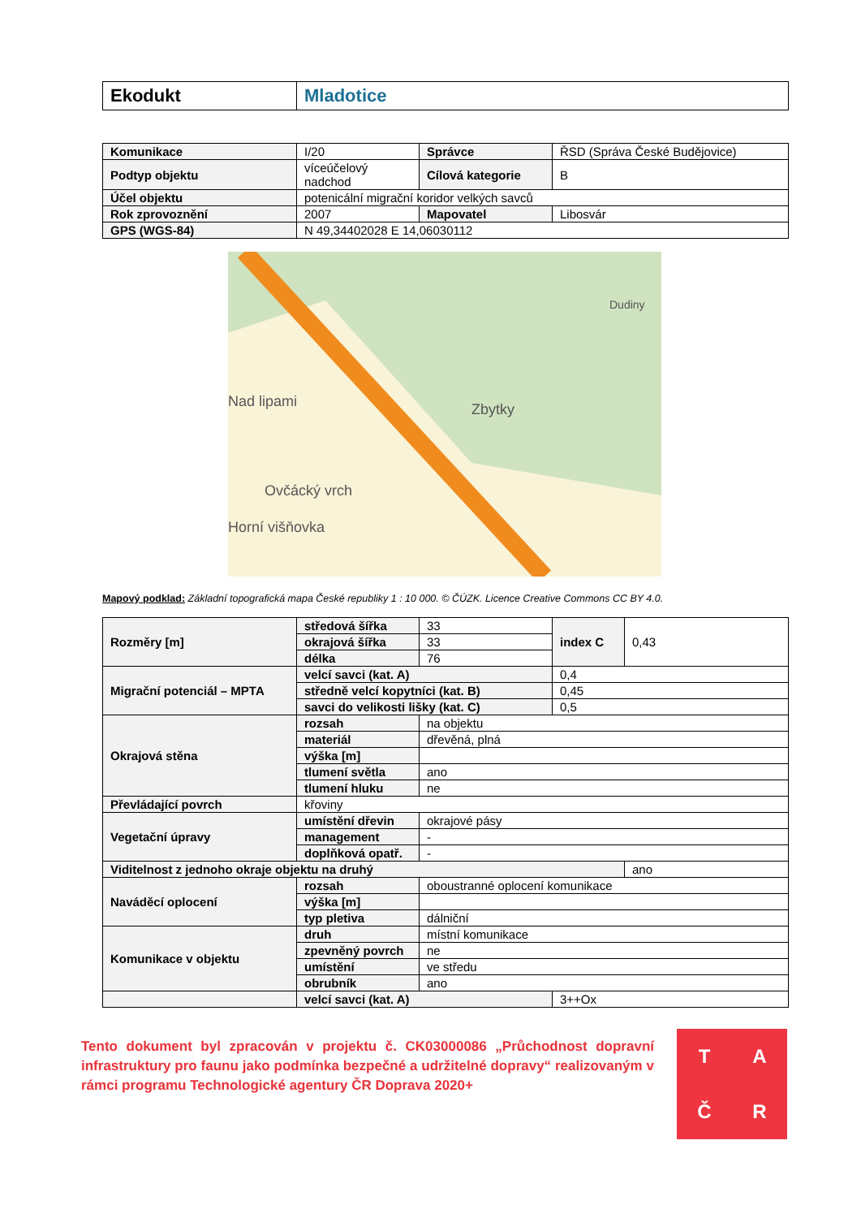| Ekodukt | Mladotice |
| Komunikace | I/20 | Správce | ŘSD (Správa České Budějovice) | |
| Podtyp objektu | víceúčelový nadchod | Cílová kategorie | | B |
| Účel objektu | potenicální migrační koridor velkých savců | | | |
| Rok zprovoznění | 2007 | Mapovatel | Libosvár | |
| GPS (WGS-84) | N 49,34402028 E 14,06030112 | | | |
Nad lipami
Zbytky
Ovčácký vrch
Horní višňovka
Dudiny
Mapový podklad: Základní topografická mapa České republiky 1 : 10 000. © ČÚZK. Licence Creative Commons CC BY 4.0.
| Rozměry [m] | středová šířka | 33 | index C | 0,43 |
| | okrajová šířka | 33 | | |
| | délka | 76 | | |
| Migrační potenciál – MPTA | velcí savci (kat. A) | | 0,4 | |
| | středně velcí kopytníci (kat. B) | | 0,45 | |
| | savci do velikosti lišky (kat. C) | | 0,5 | |
| Okrajová stěna | rozsah | na objektu | | |
| | materiál | dřevěná, plná | | |
| | výška [m] | | | |
| | tlumení světla | ano | | |
| | tlumení hluku | ne | | |
| Převládající povrch | křoviny | | | |
| Vegetační úpravy | umístění dřevin | okrajové pásy | | |
| | management | - | | |
| | doplňková opatř. | - | | |
| Viditelnost z jednoho okraje objektu na druhý | | | | ano |
| Naváděcí oplocení | rozsah | oboustranné oplocení komunikace | | |
| | výška [m] | | | |
| | typ pletiva | dálniční | | |
| Komunikace v objektu | druh | místní komunikace | | |
| | zpevněný povrch | ne | | |
| | umístění | ve středu | | |
| | obrubník | ano | | |
| | velcí savci (kat. A) | | 3++Ox | |
Tento dokument byl zpracován v projektu č. CK03000086 „Průchodnost dopravní infrastruktury pro faunu jako podmínka bezpečné a udržitelné dopravy“ realizovaným v rámci programu Technologické agentury ČR Doprava 2020+
TAČR